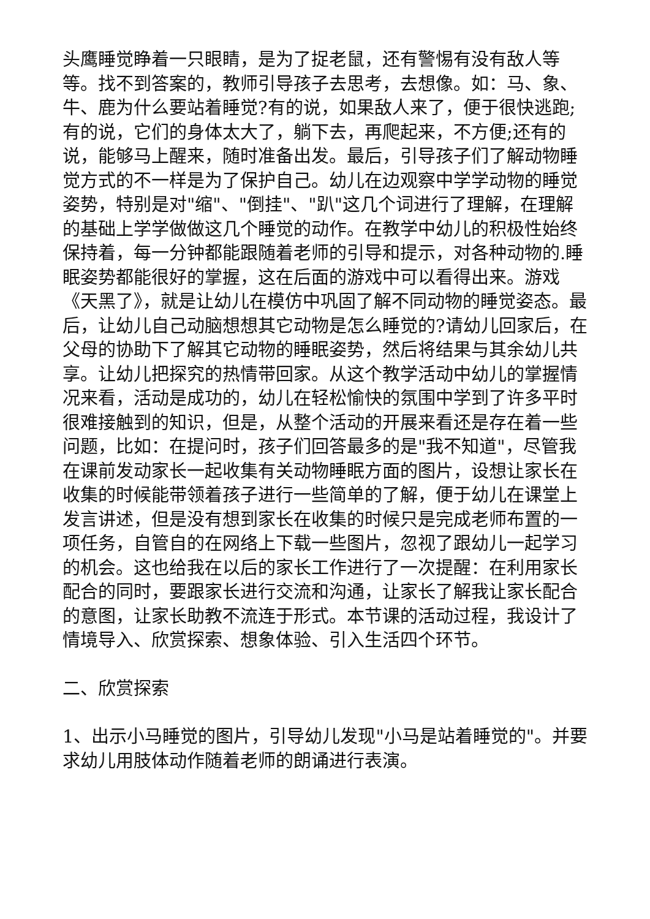头鹰睡觉睁着一只眼睛，是为了捉老鼠，还有警惕有没有敌人等等。找不到答案的，教师引导孩子去思考，去想像。如：马、象、牛、鹿为什么要站着睡觉?有的说，如果敌人来了，便于很快逃跑;有的说，它们的身体太大了，躺下去，再爬起来，不方便;还有的说，能够马上醒来，随时准备出发。最后，引导孩子们了解动物睡觉方式的不一样是为了保护自己。幼儿在边观察中学学动物的睡觉姿势，特别是对"缩"、"倒挂"、"趴"这几个词进行了理解，在理解的基础上学学做做这几个睡觉的动作。在教学中幼儿的积极性始终保持着，每一分钟都能跟随着老师的引导和提示，对各种动物的.睡眠姿势都能很好的掌握，这在后面的游戏中可以看得出来。游戏《天黑了》，就是让幼儿在模仿中巩固了解不同动物的睡觉姿态。最后，让幼儿自己动脑想想其它动物是怎么睡觉的?请幼儿回家后，在父母的协助下了解其它动物的睡眠姿势，然后将结果与其余幼儿共享。让幼儿把探究的热情带回家。从这个教学活动中幼儿的掌握情况来看，活动是成功的，幼儿在轻松愉快的氛围中学到了许多平时很难接触到的知识，但是，从整个活动的开展来看还是存在着一些问题，比如：在提问时，孩子们回答最多的是"我不知道"，尽管我在课前发动家长一起收集有关动物睡眠方面的图片，设想让家长在收集的时候能带领着孩子进行一些简单的了解，便于幼儿在课堂上发言讲述，但是没有想到家长在收集的时候只是完成老师布置的一项任务，自管自的在网络上下载一些图片，忽视了跟幼儿一起学习的机会。这也给我在以后的家长工作进行了一次提醒：在利用家长配合的同时，要跟家长进行交流和沟通，让家长了解我让家长配合的意图，让家长助教不流连于形式。本节课的活动过程，我设计了情境导入、欣赏探索、想象体验、引入生活四个环节。
二、欣赏探索
1、出示小马睡觉的图片，引导幼儿发现"小马是站着睡觉的"。并要求幼儿用肢体动作随着老师的朗诵进行表演。